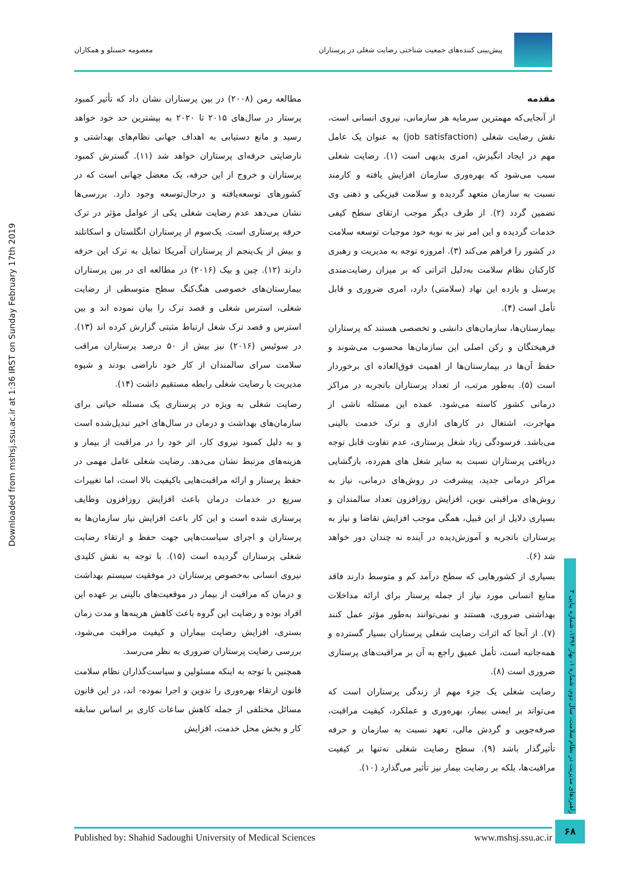پیش‌بینی کننده‌های جمعیت شناختی رضایت شغلی در پرستاران
معصومه حسنلو و همکاران
Downloaded from mshsj.ssu.ac.ir at 1:36 IRST on Sunday February 17th 2019
مقدمه
از آنجایی‌که مهمترین سرمایه هر سازمانی، نیروی انسانی است، نقش رضایت شغلی (job satisfaction) به عنوان یک عامل مهم در ایجاد انگیزش، امری بدیهی است (۱). رضایت شغلی سبب می‌شود که بهره‌وری سازمان افزایش یافته و کارمند نسبت به سازمان متعهد گردیده و سلامت فیزیکی و ذهنی وی تضمین گردد (۲). از طرف دیگر موجب ارتقای سطح کیفی خدمات گردیده و این امر نیز به نوبه خود موجبات توسعه سلامت در کشور را فراهم می‌کند (۳). امروزه توجه به مدیریت و رهبری کارکنان نظام سلامت به‌دلیل اثراتی که بر میزان رضایت‌مندی پرسنل و بازده این نهاد (سلامتی) دارد، امری ضروری و قابل تأمل است (۴).
بیمارستان‌ها، سازمان‌های دانشی و تخصصی هستند که پرستاران فرهیختگان و رکن اصلی این سازمان‌ها محسوب می‌شوند و حفظ آن‌ها در بیمارستان‌ها از اهمیت فوق‌العاده ای برخوردار است (۵). به‌طور مرتب، از تعداد پرستاران باتجربه در مراکز درمانی کشور کاسته می‌شود. عمده این مسئله ناشی از مهاجرت، اشتغال در کارهای اداری و ترک خدمت بالینی می‌باشد. فرسودگی زیاد شغل پرستاری، عدم تفاوت قابل توجه دریافتی پرستاران نسبت به سایر شغل های هم‌رده، بازگشایی مراکز درمانی جدید، پیشرفت در روش‌های درمانی، نیاز به روش‌های مراقبتی نوین، افزایش روزافزون تعداد سالمندان و بسیاری دلایل از این قبیل، همگی موجب افزایش تقاضا و نیاز به پرستاران باتجربه و آموزش‌دیده در آینده نه چندان دور خواهد شد (۶).
بسیاری از کشورهایی که سطح درآمد کم و متوسط دارند فاقد منابع انسانی مورد نیاز از جمله پرستار برای ارائه مداخلات بهداشتی ضروری، هستند و نمی‌توانند به‌طور مؤثر عمل کنند (۷). از آنجا که اثرات رضایت شغلی پرستاران بسیار گسترده و همه‌جانبه است، تأمل عمیق راجع به آن بر مراقبت‌های پرستاری ضروری است (۸).
رضایت شغلی یک جزء مهم از زندگی پرستاران است که می‌تواند بر ایمنی بیمار، بهره‌وری و عملکرد، کیفیت مراقبت، صرفه‌جویی و گردش مالی، تعهد نسبت به سازمان و حرفه تأثیرگذار باشد (۹). سطح رضایت شغلی نه‌تنها بر کیفیت مراقبت‌ها، بلکه بر رضایت بیمار نیز تأثیر می‌گذارد (۱۰).
مطالعه رمن (۲۰۰۸) در بین پرستاران نشان داد که تأثیر کمبود پرستار در سال‌های ۲۰۱۵ تا ۲۰۲۰ به بیشترین حد خود خواهد رسید و مانع دستیابی به اهداف جهانی نظام‌های بهداشتی و نارضایتی حرفه‌ای پرستاران خواهد شد (۱۱). گسترش کمبود پرستاران و خروج از این حرفه، یک معضل جهانی است که در کشورهای توسعه‌یافته و درحال‌توسعه وجود دارد. بررسی‌ها نشان می‌دهد عدم رضایت شغلی یکی از عوامل مؤثر در ترک حرفه پرستاری است. یک‌سوم از پرستاران انگلستان و اسکاتلند و بیش از یک‌پنجم از پرستاران آمریکا تمایل به ترک این حرفه دارند (۱۲). چین و بیک (۲۰۱۶) در مطالعه ای در بین پرستاران بیمارستان‌های خصوصی هنگ‌کنگ سطح متوسطی از رضایت شغلی، استرس شغلی و قصد ترک را بیان نموده اند و بین استرس و قصد ترک شغل ارتباط مثبتی گزارش کرده اند (۱۳). در سوئیس (۲۰۱۶) نیز بیش از ۵۰ درصد پرستاران مراقب سلامت سرای سالمندان از کار خود ناراضی بودند و شیوه مدیریت با رضایت شغلی رابطه مستقیم داشت (۱۴).
رضایت شغلی به ویژه در پرستاری یک مسئله حیاتی برای سازمان‌های بهداشت و درمان در سال‌های اخیر تبدیل‌شده است و به دلیل کمبود نیروی کار، اثر خود را در مراقبت از بیمار و هزینه‌های مرتبط نشان می‌دهد. رضایت شغلی عامل مهمی در حفظ پرستار و ارائه مراقبت‌هایی باکیفیت بالا است، اما تغییرات سریع در خدمات درمان باعث افزایش روزافزون وظایف پرستاری شده است و این کار باعث افزایش نیاز سازمان‌ها به پرستاران و اجرای سیاست‌هایی جهت حفظ و ارتقاء رضایت شغلی پرستاران گردیده است (۱۵). با توجه به نقش کلیدی نیروی انسانی به‌خصوص پرستاران در موفقیت سیستم بهداشت و درمان که مراقبت از بیمار در موقعیت‌های بالینی بر عهده این افراد بوده و رضایت این گروه باعث کاهش هزینه‌ها و مدت زمان بستری، افزایش رضایت بیماران و کیفیت مراقبت می‌شود، بررسی رضایت پرستاران ضروری به نظر می‌رسد.
همچنین با توجه به اینکه مسئولین و سیاست‌گذاران نظام سلامت قانون ارتقاء بهره‌وری را تدوین و اجرا نموده- اند، در این قانون مسائل مختلفی از جمله کاهش ساعات کاری بر اساس سابقه کار و بخش محل خدمت، افزایش
راهبردهای مدیریت در نظام سلامت، سال دوم، شماره ۱، بهار ۱۳۹۶، شماره پیاپی ۳
۶۸
Published by: Shahid Sadoughi University of Medical Sciences www.mshsj.ssu.ac.ir